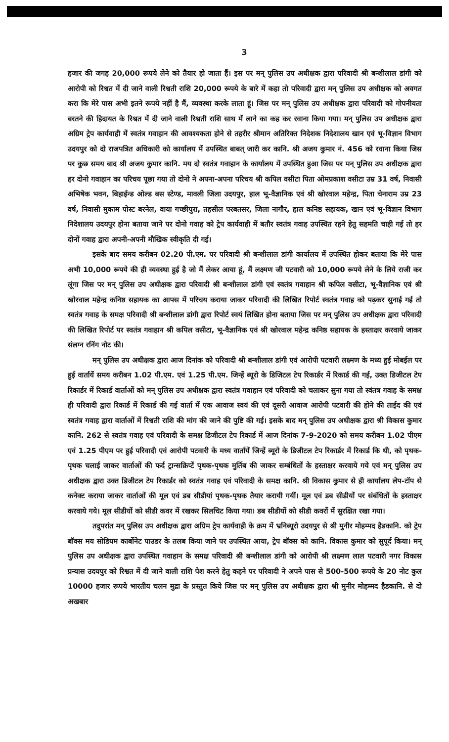3
हजार की जगह 20,000 रूपये लेने को तैयार हो जाता हैं। इस पर मन् पुलिस उप अधीक्षक द्वारा परिवादी श्री बन्शीलाल डांगी को आरोपी को रिश्वत में दी जाने वाली रिश्वती राशि 20,000 रूपये के बारे में कहा तो परिवादी द्वारा मन् पुलिस उप अधीक्षक को अवगत करा कि मेरे पास अभी इतने रूपये नहीं है मैं, व्यवस्था करके लाता हूं। जिस पर मन् पुलिस उप अधीक्षक द्वारा परिवादी को गोपनीयता बरतने की हिदायत के रिश्वत में दी जाने वाली रिश्वती राशि साथ में लाने का कह कर रवाना किया गया। मन् पुलिस उप अधीक्षक द्वारा अग्रिम ट्रेप कार्यवाही में स्वतंत्र गवाहान की आवश्यकता होने से तहरीर श्रीमान अतिरिक्त निदेशक निदेशालय खान एवं भू-विज्ञान विभाग उदयपुर को दो राजपत्रित अधिकारी को कार्यालय में उपस्थित बाबत् जारी कर कानि. श्री अजय कुमार नं. 456 को रवाना किया जिस पर कुछ समय बाद श्री अजय कुमार कानि. मय दो स्वतंत्र गवाहान के कार्यालय में उपस्थित हुआ जिस पर मन् पुलिस उप अधीक्षक द्वारा हर दोनो गवाहान का परिचय पूछा गया तो दोनो ने अपना-अपना परिचय श्री कपिल वसीटा पिता ओमप्रकाश वसीटा उम्र 31 वर्ष, निवासी अभिषेक भवन, बिहाईन्ड ओल्ड बस स्टेण्ड, मावली जिला उदयपुर, हाल भू-वैज्ञानिक एवं श्री खोरवाल महेन्द्र, पिता चेनाराम उम्र 23 वर्ष, निवासी मुकाम पोस्ट बरनेल, वाया गच्छीपुरा, तहसील परबतसर, जिला नागौर, हाल कनिष्ठ सहायक, खान एवं भू-विज्ञान विभाग निदेशालय उदयपुर होना बताया जाने पर दोनो गवाह को ट्रेप कार्यवाही में बतौर स्वतंत्र गवाह उपस्थित रहने हेतु सहमति चाही गई तो हर दोनों गवाह द्वारा अपनी-अपनी मौखिक स्वीकृति दी गई।
इसके बाद समय करीबन 02.20 पी.एम. पर परिवादी श्री बन्शीलाल डांगी कार्यालय में उपस्थित होकर बताया कि मेरे पास अभी 10,000 रूपये की ही व्यवस्था हुई है जो मैं लेकर आया हूं, मैं लक्ष्मण जी पटवारी को 10,000 रूपये लेने के लिये राजी कर लूंगा जिस पर मन् पुलिस उप अधीक्षक द्वारा परिवादी श्री बन्शीलाल डांगी एवं स्वतंत्र गवाहान श्री कपिल वसीटा, भू-वैज्ञानिक एवं श्री खोरवाल महेन्द्र कनिष्ठ सहायक का आपस में परिचय कराया जाकर परिवादी की लिखित रिपोर्ट स्वतंत्र गवाह को पढ़कर सुनाई गई तो स्वतंत्र गवाह के समक्ष परिवादी श्री बन्शीलाल डांगी द्वारा रिपोर्ट स्वयं लिखित होना बताया जिस पर मन् पुलिस उप अधीक्षक द्वारा परिवादी की लिखित रिपोर्ट पर स्वतंत्र गवाहान श्री कपिल वसीटा, भू-वैज्ञानिक एवं श्री खोरवाल महेन्द्र कनिष्ठ सहायक के हस्ताक्षर करवाये जाकर संलग्न रनिंग नोट की।
मन् पुलिस उप अधीक्षक द्वारा आज दिनांक को परिवादी श्री बन्शीलाल डांगी एवं आरोपी पटवारी लक्ष्मण के मध्य हुई मोबईल पर हुई वार्तायें समय करीबन 1.02 पी.एम. एवं 1.25 पी.एम. जिन्हें ब्यूरो के डिजिटल टेप रिकार्डर में रिकार्ड की गई, उक्त डिजीटल टेप रिकार्डर में रिकार्ड वार्ताओं को मन् पुलिस उप अधीक्षक द्वारा स्वतंत्र गवाहान एवं परिवादी को चलाकर सुना गया तो स्वंतत्र गवाह के समक्ष ही परिवादी द्वारा रिकार्ड में रिकार्ड की गई वार्ता में एक आवाज स्वयं की एवं दूसरी आवाज आरोपी पटवारी की होने की ताईद की एवं स्वतंत्र गवाह द्वारा वार्ताओं में रिश्वती राशि की मांग की जाने की पुष्टि की गई। इसके बाद मन् पुलिस उप अधीक्षक द्वारा श्री विकास कुमार कानि. 262 से स्वतंत्र गवाह एवं परिवादी के समक्ष डिजीटल टेप रिकार्ड में आज दिनांक 7-9-2020 को समय करीबन 1.02 पीएम एवं 1.25 पीएम पर हुई परिवादी एवं आरोपी पटवारी के मध्य वार्तायें जिन्हें ब्यूरो के डिजीटल टेप रिकार्डर में रिकार्ड कि थी, को पृथक-पृथक चलाई जाकर वार्ताओं की फर्द ट्रान्सक्रिप्टें पृथक-पृथक मुर्तिब की जाकर सम्बंधितों के हस्ताक्षर करवाये गये एवं मन् पुलिस उप अधीक्षक द्वारा उक्त डिजीटल टेप रिकार्डर को स्वतंत्र गवाह एवं परिवादी के समक्ष कानि. श्री विकास कुमार से ही कार्यालय लेप-टॉप से कनेक्ट कराया जाकर वार्ताओं की मूल एवं डब सीडीयां पृथक-पृथक तैयार करायी गयीं। मूल एवं डब सीडीयों पर संबंधितों के हस्ताक्षर करवाये गये। मूल सीडीयों को सीडी कवर में रखकर सिलचिट किया गया। डब सीडीयों को सीडी कवरों में सुरक्षित रखा गया।
तदुपरांत मन् पुलिस उप अधीक्षक द्वारा अग्रिम ट्रेप कार्यवाही के क्रम में भ्रनिब्यूरो उदयपुर से श्री मुनीर मोहम्मद हैडकानि. को ट्रेप बॉक्स मय सोडियम कार्बोनेट पाउडर के तलब किया जाने पर उपस्थित आया, ट्रेप बॉक्स को कानि. विकास कुमार को सुपूर्द किया। मन् पुलिस उप अधीक्षक द्वारा उपस्थित गवाहान के समक्ष परिवादी श्री बन्शीलाल डांगी को आरोपी श्री लक्ष्मण लाल पटवारी नगर विकास प्रन्यास उदयपुर को रिश्वत में दी जाने वाली राशि पेश करने हेतु कहने पर परिवादी ने अपने पास से 500-500 रूपये के 20 नोट कुल 10000 हजार रूपये भारतीय चलन मुद्रा के प्रस्तुत किये जिस पर मन् पुलिस उप अधीक्षक द्वारा श्री मुनीर मोहम्मद हैडकानि. से दो अखबार